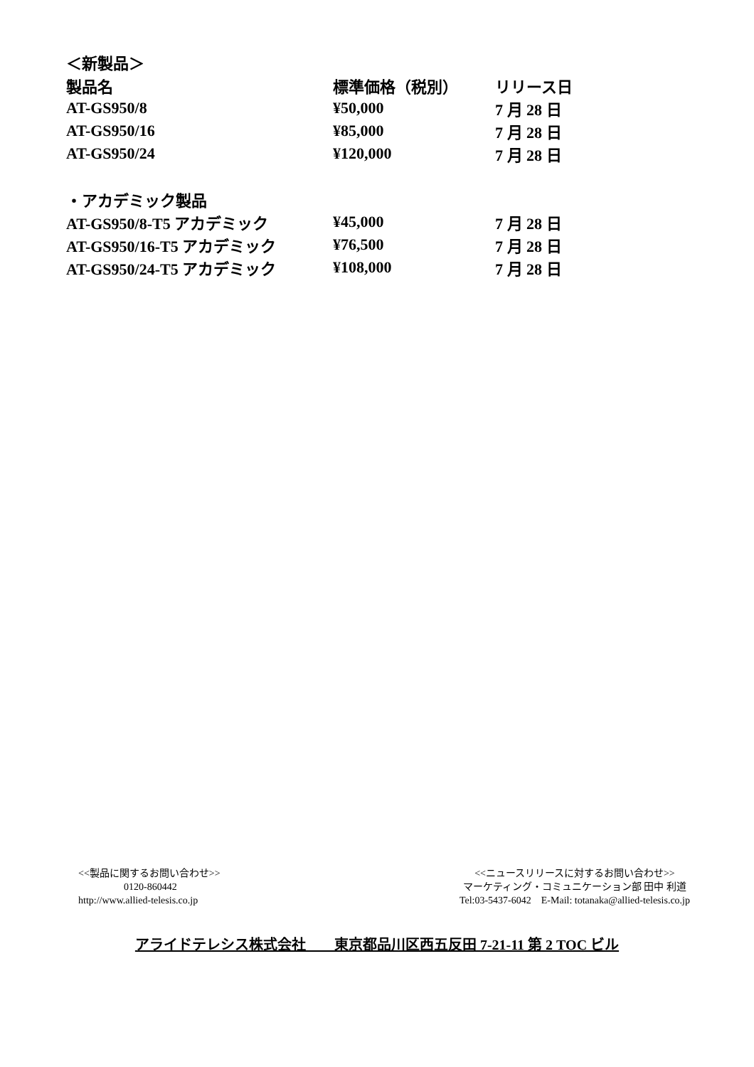| ＜新製品＞ | | |
| 製品名 | 標準価格（税別） | リリース日 |
| AT-GS950/8 | ¥50,000 | 7 月 28 日 |
| AT-GS950/16 | ¥85,000 | 7 月 28 日 |
| AT-GS950/24 | ¥120,000 | 7 月 28 日 |
| ・アカデミック製品 | | |
| AT-GS950/8-T5 アカデミック | ¥45,000 | 7 月 28 日 |
| AT-GS950/16-T5 アカデミック | ¥76,500 | 7 月 28 日 |
| AT-GS950/24-T5 アカデミック | ¥108,000 | 7 月 28 日 |
<<製品に関するお問い合わせ>>
0120-860442
http://www.allied-telesis.co.jp
<<ニュースリリースに対するお問い合わせ>>
マーケティング・コミュニケーション部 田中 利道
Tel:03-5437-6042　E-Mail: totanaka@allied-telesis.co.jp
アライドテレシス株式会社　　東京都品川区西五反田 7-21-11 第 2 TOC ビル